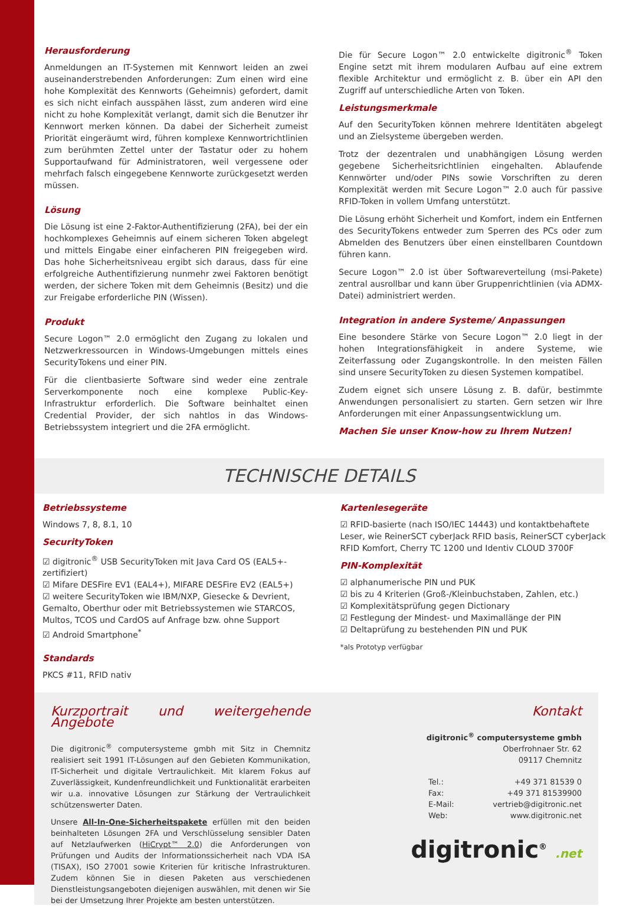Herausforderung
Anmeldungen an IT-Systemen mit Kennwort leiden an zwei auseinanderstrebenden Anforderungen: Zum einen wird eine hohe Komplexität des Kennworts (Geheimnis) gefordert, damit es sich nicht einfach ausspähen lässt, zum anderen wird eine nicht zu hohe Komplexität verlangt, damit sich die Benutzer ihr Kennwort merken können. Da dabei der Sicherheit zumeist Priorität eingeräumt wird, führen komplexe Kennwortrichtlinien zum berühmten Zettel unter der Tastatur oder zu hohem Supportaufwand für Administratoren, weil vergessene oder mehrfach falsch eingegebene Kennworte zurückgesetzt werden müssen.
Lösung
Die Lösung ist eine 2-Faktor-Authentifizierung (2FA), bei der ein hochkomplexes Geheimnis auf einem sicheren Token abgelegt und mittels Eingabe einer einfacheren PIN freigegeben wird. Das hohe Sicherheitsniveau ergibt sich daraus, dass für eine erfolgreiche Authentifizierung nunmehr zwei Faktoren benötigt werden, der sichere Token mit dem Geheimnis (Besitz) und die zur Freigabe erforderliche PIN (Wissen).
Produkt
Secure Logon™ 2.0 ermöglicht den Zugang zu lokalen und Netzwerkressourcen in Windows-Umgebungen mittels eines SecurityTokens und einer PIN.
Für die clientbasierte Software sind weder eine zentrale Serverkomponente noch eine komplexe Public-Key-Infrastruktur erforderlich. Die Software beinhaltet einen Credential Provider, der sich nahtlos in das Windows-Betriebssystem integriert und die 2FA ermöglicht.
Die für Secure Logon™ 2.0 entwickelte digitronic<sup>®</sup> Token Engine setzt mit ihrem modularen Aufbau auf eine extrem flexible Architektur und ermöglicht z. B. über ein API den Zugriff auf unterschiedliche Arten von Token.
Leistungsmerkmale
Auf den SecurityToken können mehrere Identitäten abgelegt und an Zielsysteme übergeben werden.
Trotz der dezentralen und unabhängigen Lösung werden gegebene Sicherheitsrichtlinien eingehalten. Ablaufende Kennwörter und/oder PINs sowie Vorschriften zu deren Komplexität werden mit Secure Logon™ 2.0 auch für passive RFID-Token in vollem Umfang unterstützt.
Die Lösung erhöht Sicherheit und Komfort, indem ein Entfernen des SecurityTokens entweder zum Sperren des PCs oder zum Abmelden des Benutzers über einen einstellbaren Countdown führen kann.
Secure Logon™ 2.0 ist über Softwareverteilung (msi-Pakete) zentral ausrollbar und kann über Gruppenrichtlinien (via ADMX-Datei) administriert werden.
Integration in andere Systeme/ Anpassungen
Eine besondere Stärke von Secure Logon™ 2.0 liegt in der hohen Integrationsfähigkeit in andere Systeme, wie Zeiterfassung oder Zugangskontrolle. In den meisten Fällen sind unsere SecurityToken zu diesen Systemen kompatibel.
Zudem eignet sich unsere Lösung z. B. dafür, bestimmte Anwendungen personalisiert zu starten. Gern setzen wir Ihre Anforderungen mit einer Anpassungsentwicklung um.
Machen Sie unser Know-how zu Ihrem Nutzen!
TECHNISCHE DETAILS
Betriebssysteme
Windows 7, 8, 8.1, 10
SecurityToken
☑ digitronic<sup>®</sup> USB SecurityToken mit Java Card OS (EAL5+-zertifiziert)
☑ Mifare DESFire EV1 (EAL4+), MIFARE DESFire EV2 (EAL5+)
☑ weitere SecurityToken wie IBM/NXP, Giesecke & Devrient, Gemalto, Oberthur oder mit Betriebssystemen wie STARCOS, Multos, TCOS und CardOS auf Anfrage bzw. ohne Support
☑ Android Smartphone<sup>*</sup>
Standards
PKCS #11, RFID nativ
Kartenlesegeräte
☑ RFID-basierte (nach ISO/IEC 14443) und kontaktbehaftete Leser, wie ReinerSCT cyberJack RFID basis, ReinerSCT cyberJack RFID Komfort, Cherry TC 1200 und Identiv CLOUD 3700F
PIN-Komplexität
☑ alphanumerische PIN und PUK
☑ bis zu 4 Kriterien (Groß-/Kleinbuchstaben, Zahlen, etc.)
☑ Komplexitätsprüfung gegen Dictionary
☑ Festlegung der Mindest- und Maximallänge der PIN
☑ Deltaprüfung zu bestehenden PIN und PUK
*als Prototyp verfügbar
Kurzportrait und weitergehende Angebote
Die digitronic<sup>®</sup> computersysteme gmbh mit Sitz in Chemnitz realisiert seit 1991 IT-Lösungen auf den Gebieten Kommunikation, IT-Sicherheit und digitale Vertraulichkeit. Mit klarem Fokus auf Zuverlässigkeit, Kundenfreundlichkeit und Funktionalität erarbeiten wir u.a. innovative Lösungen zur Stärkung der Vertraulichkeit schützenswerter Daten.
Unsere All-In-One-Sicherheitspakete erfüllen mit den beiden beinhalteten Lösungen 2FA und Verschlüsselung sensibler Daten auf Netzlaufwerken (HiCrypt™ 2.0) die Anforderungen von Prüfungen und Audits der Informationssicherheit nach VDA ISA (TISAX), ISO 27001 sowie Kriterien für kritische Infrastrukturen. Zudem können Sie in diesen Paketen aus verschiedenen Dienstleistungsangeboten diejenigen auswählen, mit denen wir Sie bei der Umsetzung Ihrer Projekte am besten unterstützen.
Kontakt
digitronic<sup>®</sup> computersysteme gmbh
Oberfrohnaer Str. 62
09117 Chemnitz
| Tel.: | +49 371 81539 0 |
| Fax: | +49 371 81539900 |
| E-Mail: | vertrieb@digitronic.net |
| Web: | www.digitronic.net |
digitronic<sup>®</sup> .net